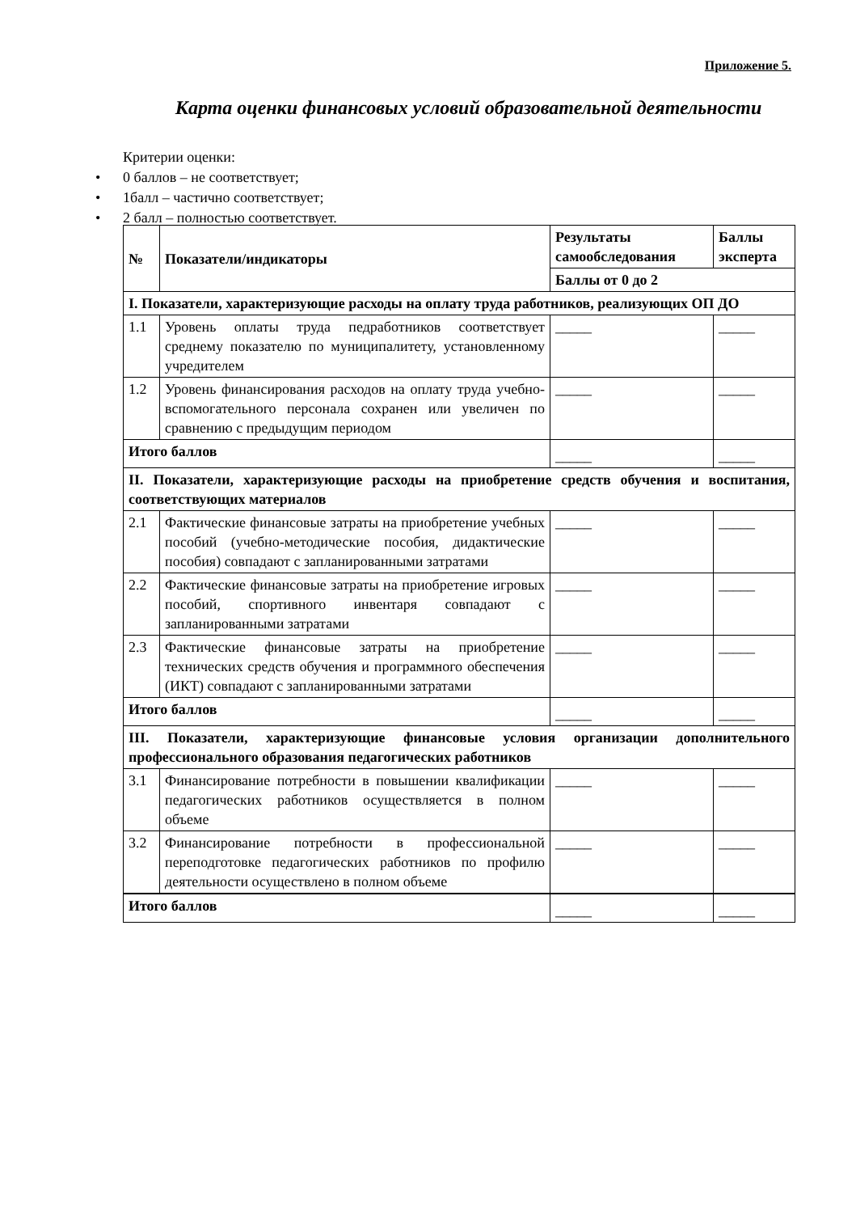Приложение 5.
Карта оценки финансовых условий образовательной деятельности
Критерии оценки:
• 0 баллов – не соответствует;
• 1балл – частично соответствует;
• 2 балл – полностью соответствует.
| № | Показатели/индикаторы | Результаты самообследования | Баллы эксперта |
| --- | --- | --- | --- |
| | | Баллы от 0 до 2 | |
| I. Показатели, характеризующие расходы на оплату труда работников, реализующих ОП ДО | | | |
| 1.1 | Уровень оплаты труда педработников соответствует среднему показателю по муниципалитету, установленному учредителем | _____ | _____ |
| 1.2 | Уровень финансирования расходов на оплату труда учебно-вспомогательного персонала сохранен или увеличен по сравнению с предыдущим периодом | _____ | _____ |
| Итого баллов | | _____ | _____ |
| II. Показатели, характеризующие расходы на приобретение средств обучения и воспитания, соответствующих материалов | | | |
| 2.1 | Фактические финансовые затраты на приобретение учебных пособий (учебно-методические пособия, дидактические пособия) совпадают с запланированными затратами | _____ | _____ |
| 2.2 | Фактические финансовые затраты на приобретение игровых пособий, спортивного инвентаря совпадают с запланированными затратами | _____ | _____ |
| 2.3 | Фактические финансовые затраты на приобретение технических средств обучения и программного обеспечения (ИКТ) совпадают с запланированными затратами | _____ | _____ |
| Итого баллов | | _____ | _____ |
| III. Показатели, характеризующие финансовые условия организации дополнительного профессионального образования педагогических работников | | | |
| 3.1 | Финансирование потребности в повышении квалификации педагогических работников осуществляется в полном объеме | _____ | _____ |
| 3.2 | Финансирование потребности в профессиональной переподготовке педагогических работников по профилю деятельности осуществлено в полном объеме | _____ | _____ |
| Итого баллов | | _____ | _____ |